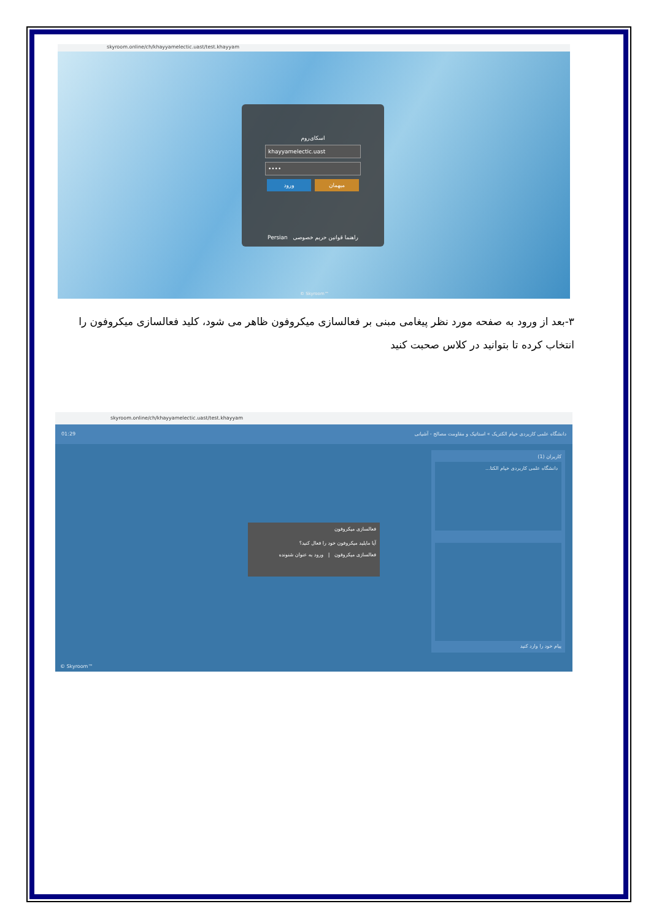skyroom.online/ch/khayyamelectic.uast/test.khayyam
اسکای‌روم
khayyamelectic.uast
••••
ورود میهمان
Persian راهنما قوانین حریم خصوصی
© Skyroom™
۳-بعد از ورود به صفحه مورد نظر پیغامی مبنی بر فعالسازی میکروفون ظاهر می شود، کلید فعالسازی میکروفون را انتخاب کرده تا بتوانید در کلاس صحبت کنید
skyroom.online/ch/khayyamelectic.uast/test.khayyam
01:29 دانشگاه علمی کاربردی خیام الکتریک » استاتیک و مقاومت مصالح - آشیانی
فعالسازی میکروفون
آیا مایلید میکروفون خود را فعال کنید؟
فعالسازی میکروفون | ورود به عنوان شنونده
کاربران (1)
دانشگاه علمی کاربردی خیام الکتا...
پیام خود را وارد کنید
© Skyroom™